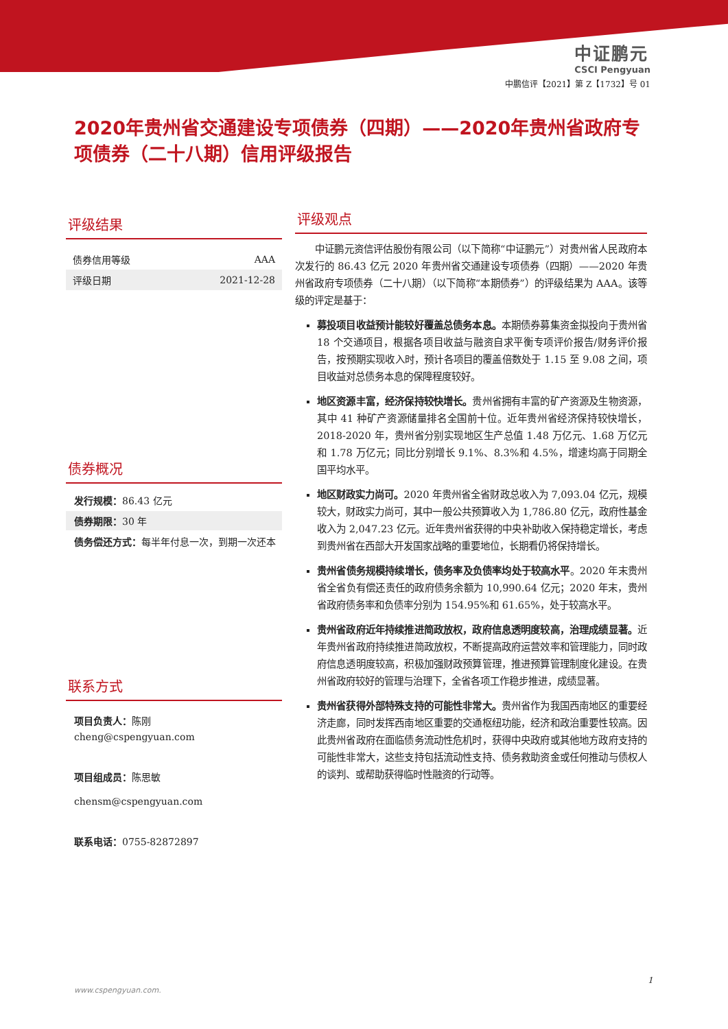中证鹏元
CSCI Pengyuan
中鹏信评【2021】第 Z【1732】号 01
2020年贵州省交通建设专项债券（四期）——2020年贵州省政府专项债券（二十八期）信用评级报告
评级结果
| 债券信用等级 | AAA |
| 评级日期 | 2021-12-28 |
债券概况
发行规模：86.43 亿元
债券期限：30 年
债务偿还方式：每半年付息一次，到期一次还本
联系方式
项目负责人：陈刚
cheng@cspengyuan.com
项目组成员：陈思敏
chensm@cspengyuan.com
联系电话：0755-82872897
评级观点
中证鹏元资信评估股份有限公司（以下简称“中证鹏元”）对贵州省人民政府本次发行的 86.43 亿元 2020 年贵州省交通建设专项债券（四期）——2020 年贵州省政府专项债券（二十八期）（以下简称“本期债券”）的评级结果为 AAA。该等级的评定是基于：
募投项目收益预计能较好覆盖总债务本息。本期债券募集资金拟投向于贵州省 18 个交通项目，根据各项目收益与融资自求平衡专项评价报告/财务评价报告，按预期实现收入时，预计各项目的覆盖倍数处于 1.15 至 9.08 之间，项目收益对总债务本息的保障程度较好。
地区资源丰富，经济保持较快增长。贵州省拥有丰富的矿产资源及生物资源，其中 41 种矿产资源储量排名全国前十位。近年贵州省经济保持较快增长，2018-2020 年，贵州省分别实现地区生产总值 1.48 万亿元、1.68 万亿元和 1.78 万亿元；同比分别增长 9.1%、8.3%和 4.5%，增速均高于同期全国平均水平。
地区财政实力尚可。2020 年贵州省全省财政总收入为 7,093.04 亿元，规模较大，财政实力尚可，其中一般公共预算收入为 1,786.80 亿元，政府性基金收入为 2,047.23 亿元。近年贵州省获得的中央补助收入保持稳定增长，考虑到贵州省在西部大开发国家战略的重要地位，长期看仍将保持增长。
贵州省债务规模持续增长，债务率及负债率均处于较高水平。2020 年末贵州省全省负有偿还责任的政府债务余额为 10,990.64 亿元；2020 年末，贵州省政府债务率和负债率分别为 154.95%和 61.65%，处于较高水平。
贵州省政府近年持续推进简政放权，政府信息透明度较高，治理成绩显著。近年贵州省政府持续推进简政放权，不断提高政府运营效率和管理能力，同时政府信息透明度较高，积极加强财政预算管理，推进预算管理制度化建设。在贵州省政府较好的管理与治理下，全省各项工作稳步推进，成绩显著。
贵州省获得外部特殊支持的可能性非常大。贵州省作为我国西南地区的重要经济走廊，同时发挥西南地区重要的交通枢纽功能，经济和政治重要性较高。因此贵州省政府在面临债务流动性危机时，获得中央政府或其他地方政府支持的可能性非常大，这些支持包括流动性支持、债务救助资金或任何推动与债权人的谈判、或帮助获得临时性融资的行动等。
1
www.cspengyuan.com.